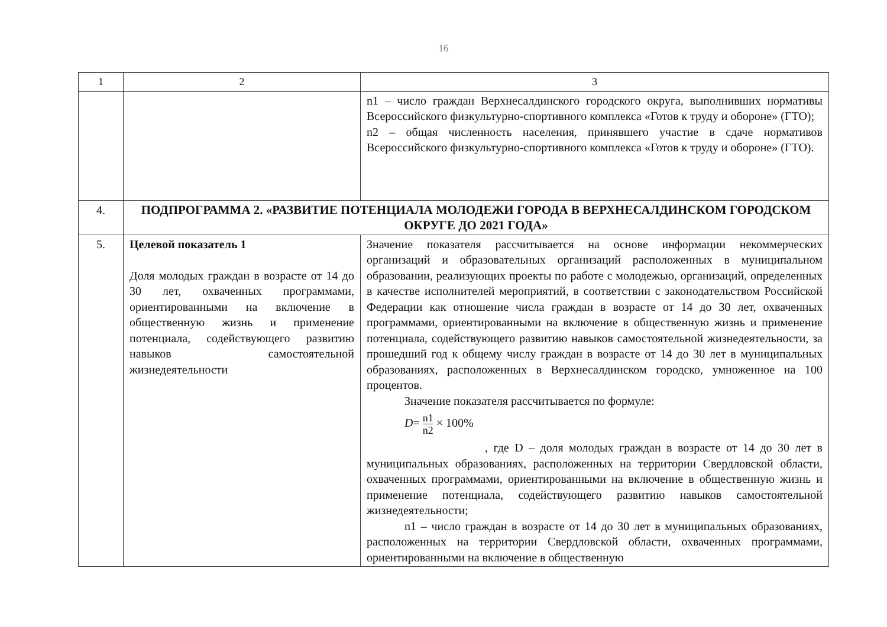16
| 1 | 2 | 3 |
| | | n1 – число граждан Верхнесалдинского городского округа, выполнивших нормативы Всероссийского физкультурно-спортивного комплекса «Готов к труду и обороне» (ГТО); n2 – общая численность населения, принявшего участие в сдаче нормативов Всероссийского физкультурно-спортивного комплекса «Готов к труду и обороне» (ГТО). |
| 4. | ПОДПРОГРАММА 2. «РАЗВИТИЕ ПОТЕНЦИАЛА МОЛОДЕЖИ ГОРОДА В ВЕРХНЕСАЛДИНСКОМ ГОРОДСКОМ ОКРУГЕ ДО 2021 ГОДА» | |
| 5. | Целевой показатель 1 Доля молодых граждан в возрасте от 14 до 30 лет, охваченных программами, ориентированными на включение в общественную жизнь и применение потенциала, содействующего развитию навыков самостоятельной жизнедеятельности | Значение показателя рассчитывается на основе информации некоммерческих организаций и образовательных организаций расположенных в муниципальном образовании, реализующих проекты по работе с молодежью, организаций, определенных в качестве исполнителей мероприятий, в соответствии с законодательством Российской Федерации как отношение числа граждан в возрасте от 14 до 30 лет, охваченных программами, ориентированными на включение в общественную жизнь и применение потенциала, содействующего развитию навыков самостоятельной жизнедеятельности, за прошедший год к общему числу граждан в возрасте от 14 до 30 лет в муниципальных образованиях, расположенных в Верхнесалдинском городско, умноженное на 100 процентов. Значение показателя рассчитывается по формуле: D = n1 n2 × 100% , где D – доля молодых граждан в возрасте от 14 до 30 лет в муниципальных образованиях, расположенных на территории Свердловской области, охваченных программами, ориентированными на включение в общественную жизнь и применение потенциала, содействующего развитию навыков самостоятельной жизнедеятельности; n1 – число граждан в возрасте от 14 до 30 лет в муниципальных образованиях, расположенных на территории Свердловской области, охваченных программами, ориентированными на включение в общественную |